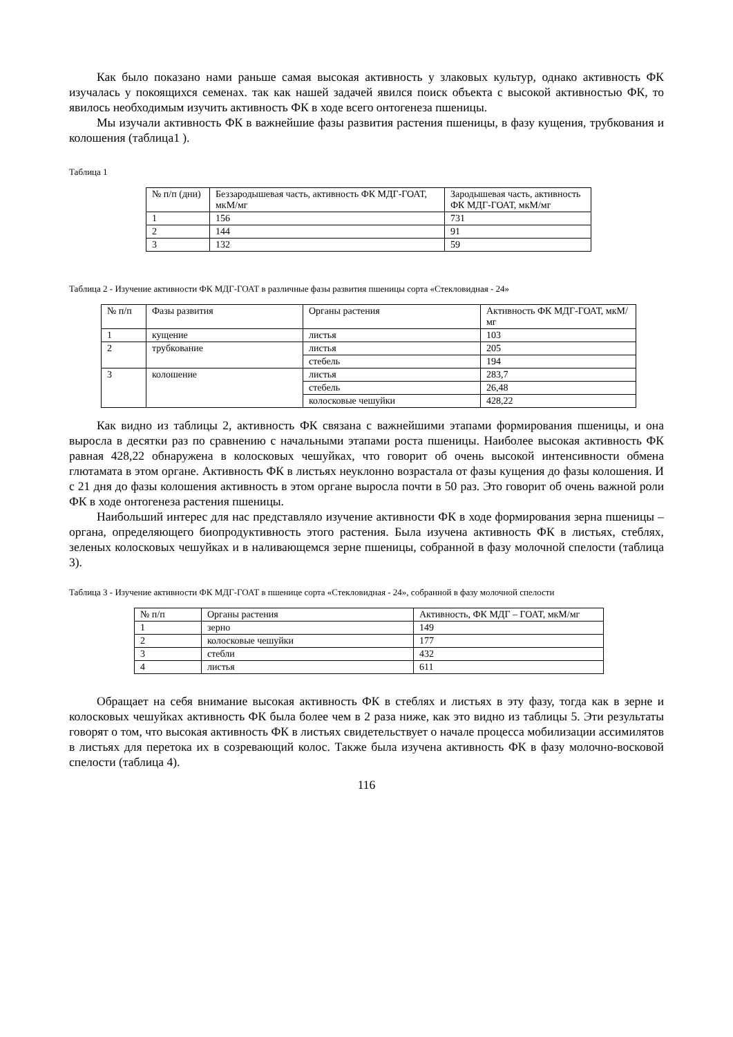Как было показано нами раньше самая высокая активность у злаковых культур, однако активность ФК изучалась у покоящихся семенах. так как нашей задачей явился поиск объекта с высокой активностью ФК, то явилось необходимым изучить активность ФК в ходе всего онтогенеза пшеницы.
Мы изучали активность ФК в важнейшие фазы развития растения пшеницы, в фазу кущения, трубкования и колошения (таблица1 ).
Таблица 1
| № п/п (дни) | Беззародышевая часть, активность ФК МДГ-ГОАТ, мкМ/мг | Зародышевая часть, активность ФК МДГ-ГОАТ, мкМ/мг |
| 1 | 156 | 731 |
| 2 | 144 | 91 |
| 3 | 132 | 59 |
Таблица 2 - Изучение активности ФК МДГ-ГОАТ в различные фазы развития пшеницы сорта «Стекловидная - 24»
| № п/п | Фазы развития | Органы растения | Активность ФК МДГ-ГОАТ, мкМ/мг |
| 1 | кущение | листья | 103 |
| 2 | трубкование | листья | 205 |
| | | стебель | 194 |
| 3 | колошение | листья | 283,7 |
| | | стебель | 26,48 |
| | | колосковые чешуйки | 428,22 |
Как видно из таблицы 2, активность ФК связана с важнейшими этапами формирования пшеницы, и она выросла в десятки раз по сравнению с начальными этапами роста пшеницы. Наиболее высокая активность ФК равная 428,22 обнаружена в колосковых чешуйках, что говорит об очень высокой интенсивности обмена глютамата в этом органе. Активность ФК в листьях неуклонно возрастала от фазы кущения до фазы колошения. И с 21 дня до фазы колошения активность в этом органе выросла почти в 50 раз. Это говорит об очень важной роли ФК в ходе онтогенеза растения пшеницы.
Наибольший интерес для нас представляло изучение активности ФК в ходе формирования зерна пшеницы – органа, определяющего биопродуктивность этого растения. Была изучена активность ФК в листьях, стеблях, зеленых колосковых чешуйках и в наливающемся зерне пшеницы, собранной в фазу молочной спелости (таблица 3).
Таблица 3 - Изучение активности ФК МДГ-ГОАТ в пшенице сорта «Стекловидная - 24», собранной в фазу молочной спелости
| № п/п | Органы растения | Активность, ФК МДГ – ГОАТ, мкМ/мг |
| 1 | зерно | 149 |
| 2 | колосковые чешуйки | 177 |
| 3 | стебли | 432 |
| 4 | листья | 611 |
Обращает на себя внимание высокая активность ФК в стеблях и листьях в эту фазу, тогда как в зерне и колосковых чешуйках активность ФК была более чем в 2 раза ниже, как это видно из таблицы 5. Эти результаты говорят о том, что высокая активность ФК в листьях свидетельствует о начале процесса мобилизации ассимилятов в листьях для перетока их в созревающий колос. Также была изучена активность ФК в фазу молочно-восковой спелости (таблица 4).
116